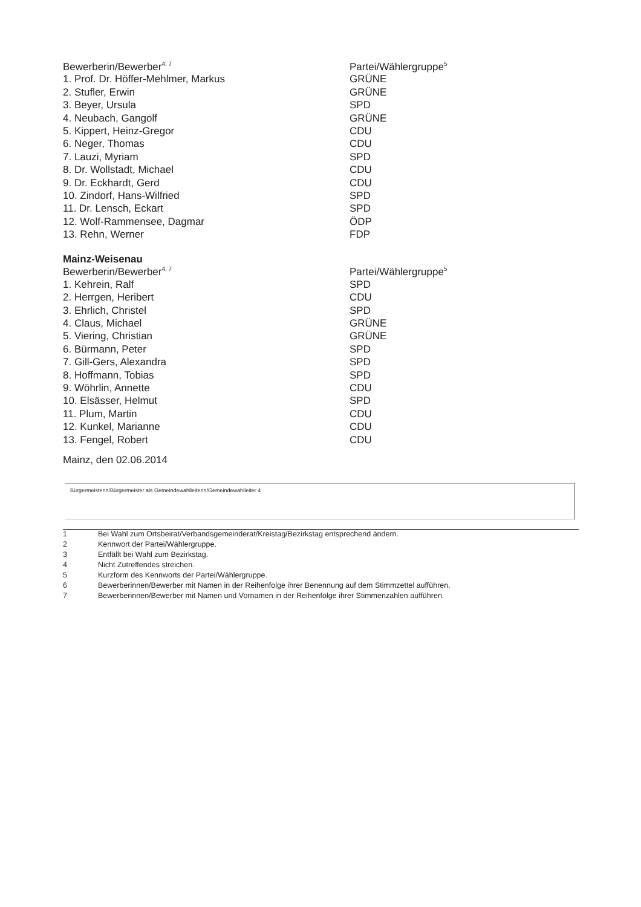| Bewerberin/Bewerber<sup>4, 7</sup> | Partei/Wählergruppe<sup>5</sup> |
| --- | --- |
| 1. Prof. Dr. Höffer-Mehlmer, Markus | GRÜNE |
| 2. Stufler, Erwin | GRÜNE |
| 3. Beyer, Ursula | SPD |
| 4. Neubach, Gangolf | GRÜNE |
| 5. Kippert, Heinz-Gregor | CDU |
| 6. Neger, Thomas | CDU |
| 7. Lauzi, Myriam | SPD |
| 8. Dr. Wollstadt, Michael | CDU |
| 9. Dr. Eckhardt, Gerd | CDU |
| 10. Zindorf, Hans-Wilfried | SPD |
| 11. Dr. Lensch, Eckart | SPD |
| 12. Wolf-Rammensee, Dagmar | ÖDP |
| 13. Rehn, Werner | FDP |
Mainz-Weisenau
| Bewerberin/Bewerber<sup>4, 7</sup> | Partei/Wählergruppe<sup>5</sup> |
| --- | --- |
| 1. Kehrein, Ralf | SPD |
| 2. Herrgen, Heribert | CDU |
| 3. Ehrlich, Christel | SPD |
| 4. Claus, Michael | GRÜNE |
| 5. Viering, Christian | GRÜNE |
| 6. Bürmann, Peter | SPD |
| 7. Gill-Gers, Alexandra | SPD |
| 8. Hoffmann, Tobias | SPD |
| 9. Wöhrlin, Annette | CDU |
| 10. Elsässer, Helmut | SPD |
| 11. Plum, Martin | CDU |
| 12. Kunkel, Marianne | CDU |
| 13. Fengel, Robert | CDU |
Mainz, den 02.06.2014
Bürgermeisterin/Bürgermeister als Gemeindewahlleiterin/Gemeindewahlleiter 4
1 Bei Wahl zum Ortsbeirat/Verbandsgemeinderat/Kreistag/Bezirkstag entsprechend ändern.
2 Kennwort der Partei/Wählergruppe.
3 Entfällt bei Wahl zum Bezirkstag.
4 Nicht Zutreffendes streichen.
5 Kurzform des Kennworts der Partei/Wählergruppe.
6 Bewerberinnen/Bewerber mit Namen in der Reihenfolge ihrer Benennung auf dem Stimmzettel aufführen.
7 Bewerberinnen/Bewerber mit Namen und Vornamen in der Reihenfolge ihrer Stimmenzahlen aufführen.